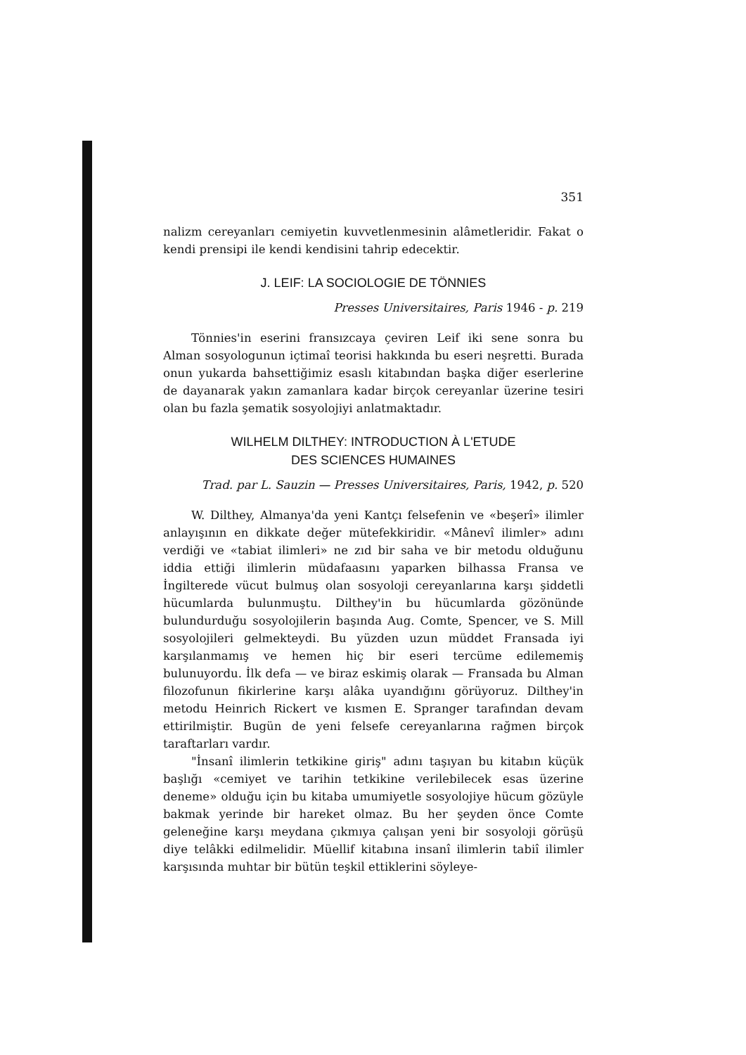351
nalizm cereyanları cemiyetin kuvvetlenmesinin alâmetleridir. Fakat o kendi prensipi ile kendi kendisini tahrip edecektir.
J. LEIF: LA SOCIOLOGIE DE TÖNNIES
Presses Universitaires, Paris 1946 - p. 219
Tönnies'in eserini fransızcaya çeviren Leif iki sene sonra bu Alman sosyologunun içtimaî teorisi hakkında bu eseri neşretti. Burada onun yukarda bahsettiğimiz esaslı kitabından başka diğer eserlerine de dayanarak yakın zamanlara kadar birçok cereyanlar üzerine tesiri olan bu fazla şematik sosyolojiyi anlatmaktadır.
WILHELM DILTHEY: INTRODUCTION À L'ETUDE
DES SCIENCES HUMAINES
Trad. par L. Sauzin — Presses Universitaires, Paris, 1942, p. 520
W. Dilthey, Almanya'da yeni Kantçı felsefenin ve «beşerî» ilimler anlayışının en dikkate değer mütefekkiridir. «Mânevî ilimler» adını verdiği ve «tabiat ilimleri» ne zıd bir saha ve bir metodu olduğunu iddia ettiği ilimlerin müdafaasını yaparken bilhassa Fransa ve İngilterede vücut bulmuş olan sosyoloji cereyanlarına karşı şiddetli hücumlarda bulunmuştu. Dilthey'in bu hücumlarda gözönünde bulundurduğu sosyolojilerin başında Aug. Comte, Spencer, ve S. Mill sosyolojileri gelmekteydi. Bu yüzden uzun müddet Fransada iyi karşılanmamış ve hemen hiç bir eseri tercüme edilememiş bulunuyordu. İlk defa — ve biraz eskimiş olarak — Fransada bu Alman filozofunun fikirlerine karşı alâka uyandığını görüyoruz. Dilthey'in metodu Heinrich Rickert ve kısmen E. Spranger tarafından devam ettirilmiştir. Bugün de yeni felsefe cereyanlarına rağmen birçok taraftarları vardır.
"İnsanî ilimlerin tetkikine giriş" adını taşıyan bu kitabın küçük başlığı «cemiyet ve tarihin tetkikine verilebilecek esas üzerine deneme» olduğu için bu kitaba umumiyetle sosyolojiye hücum gözüyle bakmak yerinde bir hareket olmaz. Bu her şeyden önce Comte geleneğine karşı meydana çıkmıya çalışan yeni bir sosyoloji görüşü diye telâkki edilmelidir. Müellif kitabına insanî ilimlerin tabiî ilimler karşısında muhtar bir bütün teşkil ettiklerini söyleye-